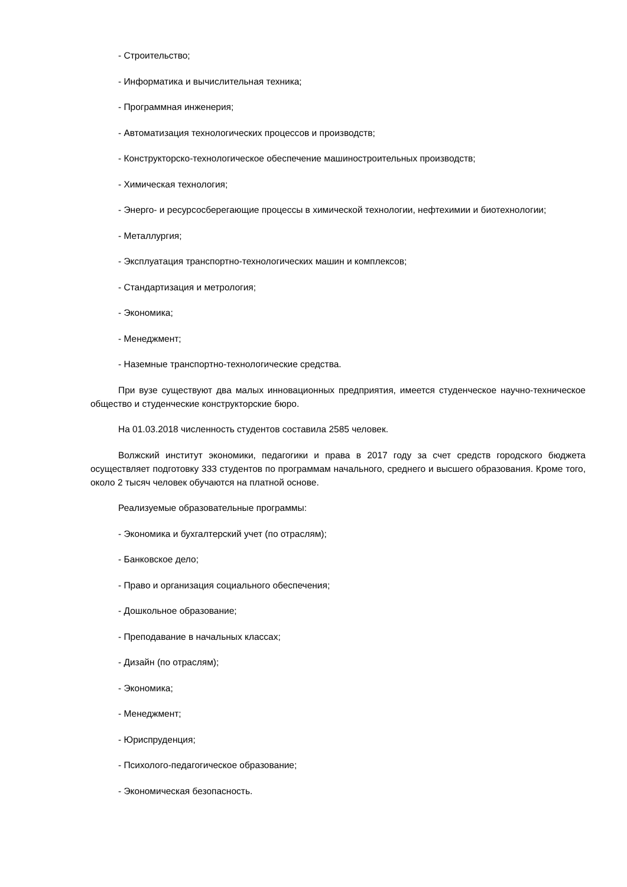- Строительство;
- Информатика и вычислительная техника;
- Программная инженерия;
- Автоматизация технологических процессов и производств;
- Конструкторско-технологическое обеспечение машиностроительных производств;
- Химическая технология;
- Энерго- и ресурсосберегающие процессы в химической технологии, нефтехимии и биотехнологии;
- Металлургия;
- Эксплуатация транспортно-технологических машин и комплексов;
- Стандартизация и метрология;
- Экономика;
- Менеджмент;
- Наземные транспортно-технологические средства.
При вузе существуют два малых инновационных предприятия, имеется студенческое научно-техническое общество и студенческие конструкторские бюро.
На 01.03.2018 численность студентов составила 2585 человек.
Волжский институт экономики, педагогики и права в 2017 году за счет средств городского бюджета осуществляет подготовку 333 студентов по программам начального, среднего и высшего образования. Кроме того, около 2 тысяч человек обучаются на платной основе.
Реализуемые образовательные программы:
- Экономика и бухгалтерский учет (по отраслям);
- Банковское дело;
- Право и организация социального обеспечения;
- Дошкольное образование;
- Преподавание в начальных классах;
- Дизайн (по отраслям);
- Экономика;
- Менеджмент;
- Юриспруденция;
- Психолого-педагогическое образование;
- Экономическая безопасность.